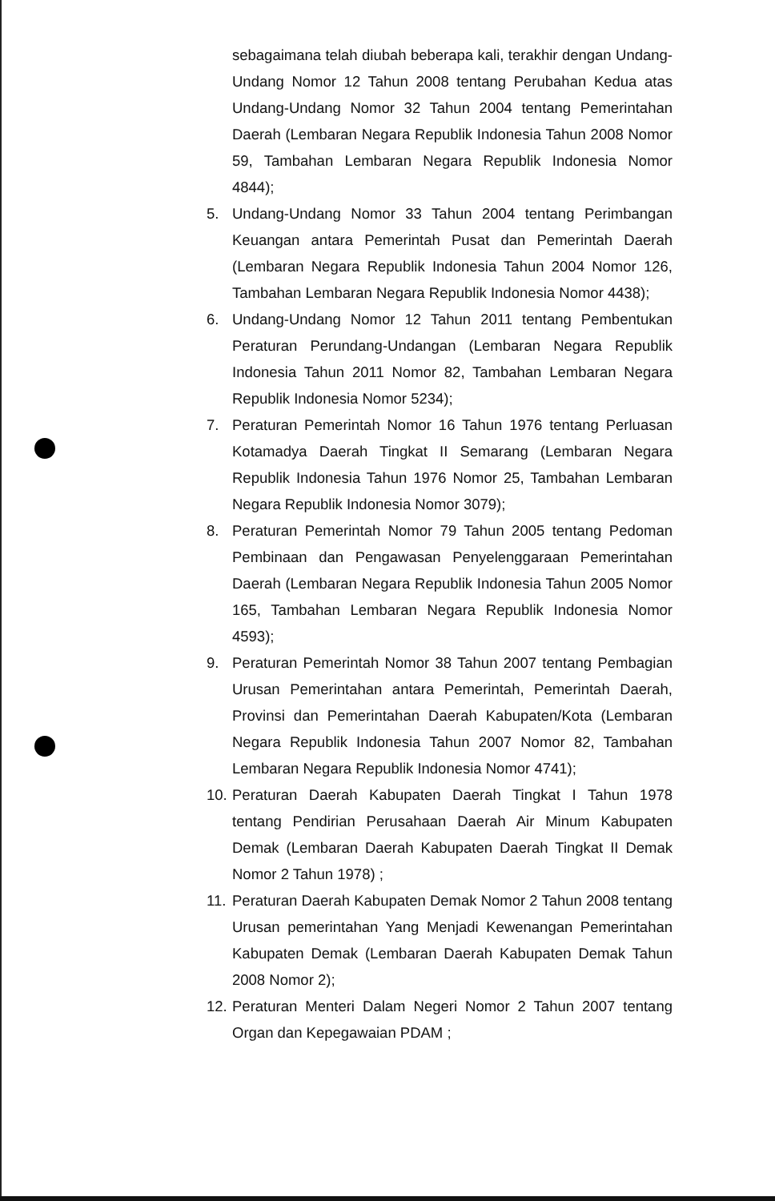sebagaimana telah diubah beberapa kali, terakhir dengan Undang-Undang Nomor 12 Tahun 2008 tentang Perubahan Kedua atas Undang-Undang Nomor 32 Tahun 2004 tentang Pemerintahan Daerah (Lembaran Negara Republik Indonesia Tahun 2008 Nomor 59, Tambahan Lembaran Negara Republik Indonesia Nomor 4844);
5. Undang-Undang Nomor 33 Tahun 2004 tentang Perimbangan Keuangan antara Pemerintah Pusat dan Pemerintah Daerah (Lembaran Negara Republik Indonesia Tahun 2004 Nomor 126, Tambahan Lembaran Negara Republik Indonesia Nomor 4438);
6. Undang-Undang Nomor 12 Tahun 2011 tentang Pembentukan Peraturan Perundang-Undangan (Lembaran Negara Republik Indonesia Tahun 2011 Nomor 82, Tambahan Lembaran Negara Republik Indonesia Nomor 5234);
7. Peraturan Pemerintah Nomor 16 Tahun 1976 tentang Perluasan Kotamadya Daerah Tingkat II Semarang (Lembaran Negara Republik Indonesia Tahun 1976 Nomor 25, Tambahan Lembaran Negara Republik Indonesia Nomor 3079);
8. Peraturan Pemerintah Nomor 79 Tahun 2005 tentang Pedoman Pembinaan dan Pengawasan Penyelenggaraan Pemerintahan Daerah (Lembaran Negara Republik Indonesia Tahun 2005 Nomor 165, Tambahan Lembaran Negara Republik Indonesia Nomor 4593);
9. Peraturan Pemerintah Nomor 38 Tahun 2007 tentang Pembagian Urusan Pemerintahan antara Pemerintah, Pemerintah Daerah, Provinsi dan Pemerintahan Daerah Kabupaten/Kota (Lembaran Negara Republik Indonesia Tahun 2007 Nomor 82, Tambahan Lembaran Negara Republik Indonesia Nomor 4741);
10.
Peraturan Daerah Kabupaten Daerah Tingkat I Tahun 1978 tentang Pendirian Perusahaan Daerah Air Minum Kabupaten Demak (Lembaran Daerah Kabupaten Daerah Tingkat II Demak Nomor 2 Tahun 1978) ;
11.
Peraturan Daerah Kabupaten Demak Nomor 2 Tahun 2008 tentang Urusan pemerintahan Yang Menjadi Kewenangan Pemerintahan Kabupaten Demak (Lembaran Daerah Kabupaten Demak Tahun 2008 Nomor 2);
12.
Peraturan Menteri Dalam Negeri Nomor 2 Tahun 2007 tentang Organ dan Kepegawaian PDAM ;